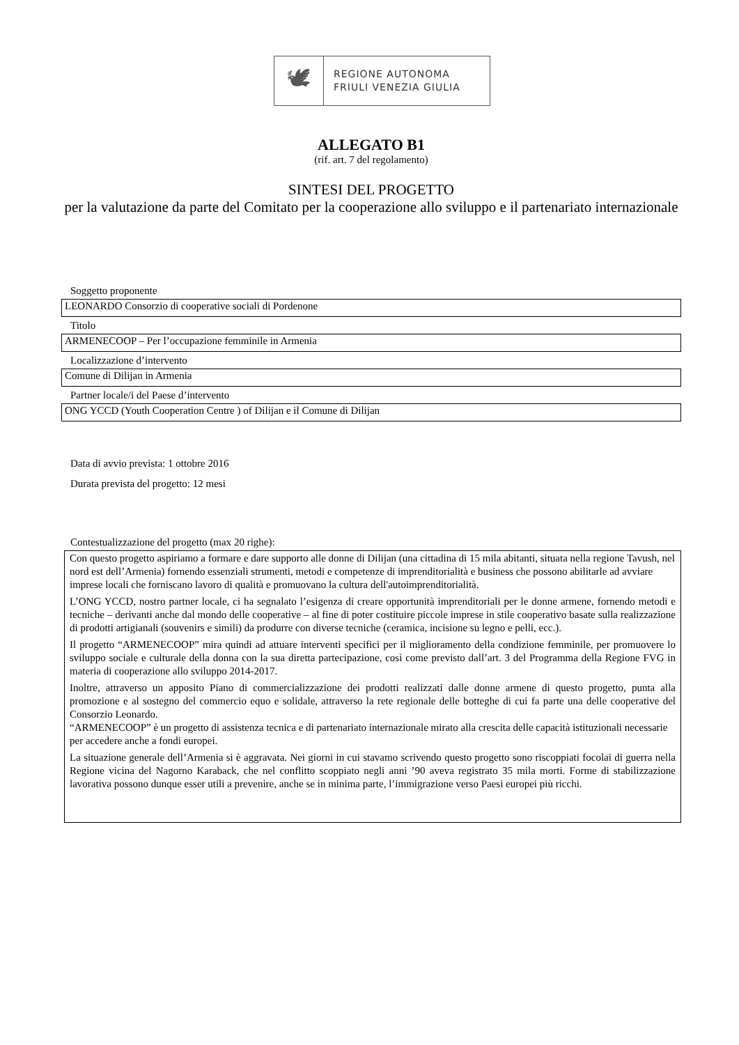🕊
REGIONE AUTONOMA
FRIULI VENEZIA GIULIA
ALLEGATO B1
(rif. art. 7 del regolamento)
SINTESI DEL PROGETTO
per la valutazione da parte del Comitato per la cooperazione allo sviluppo e il partenariato internazionale
Soggetto proponente
LEONARDO Consorzio di cooperative sociali di Pordenone
Titolo
ARMENECOOP – Per l’occupazione femminile in Armenia
Localizzazione d’intervento
Comune di Dilijan in Armenia
Partner locale/i del Paese d’intervento
ONG YCCD (Youth Cooperation Centre ) of Dilijan e il Comune di Dilijan
Data di avvio prevista: 1 ottobre 2016
Durata prevista del progetto: 12 mesi
Contestualizzazione del progetto (max 20 righe):
Con questo progetto aspiriamo a formare e dare supporto alle donne di Dilijan (una cittadina di 15 mila abitanti, situata nella regione Tavush, nel nord est dell’Armenia) fornendo essenziali strumenti, metodi e competenze di imprenditorialità e business che possono abilitarle ad avviare imprese locali che forniscano lavoro di qualità e promuovano la cultura dell'autoimprenditorialità.
L’ONG YCCD, nostro partner locale, ci ha segnalato l’esigenza di creare opportunità imprenditoriali per le donne armene, fornendo metodi e tecniche – derivanti anche dal mondo delle cooperative – al fine di poter costituire piccole imprese in stile cooperativo basate sulla realizzazione di prodotti artigianali (souvenirs e simili) da produrre con diverse tecniche (ceramica, incisione su legno e pelli, ecc.).
Il progetto “ARMENECOOP” mira quindi ad attuare interventi specifici per il miglioramento della condizione femminile, per promuovere lo sviluppo sociale e culturale della donna con la sua diretta partecipazione, così come previsto dall’art. 3 del Programma della Regione FVG in materia di cooperazione allo sviluppo 2014-2017.
Inoltre, attraverso un apposito Piano di commercializzazione dei prodotti realizzati dalle donne armene di questo progetto, punta alla promozione e al sostegno del commercio equo e solidale, attraverso la rete regionale delle botteghe di cui fa parte una delle cooperative del Consorzio Leonardo.
“ARMENECOOP” è un progetto di assistenza tecnica e di partenariato internazionale mirato alla crescita delle capacità istituzionali necessarie per accedere anche a fondi europei.
La situazione generale dell’Armenia si è aggravata. Nei giorni in cui stavamo scrivendo questo progetto sono riscoppiati focolai di guerra nella Regione vicina del Nagorno Karaback, che nel conflitto scoppiato negli anni ’90 aveva registrato 35 mila morti. Forme di stabilizzazione lavorativa possono dunque esser utili a prevenire, anche se in minima parte, l’immigrazione verso Paesi europei più ricchi.